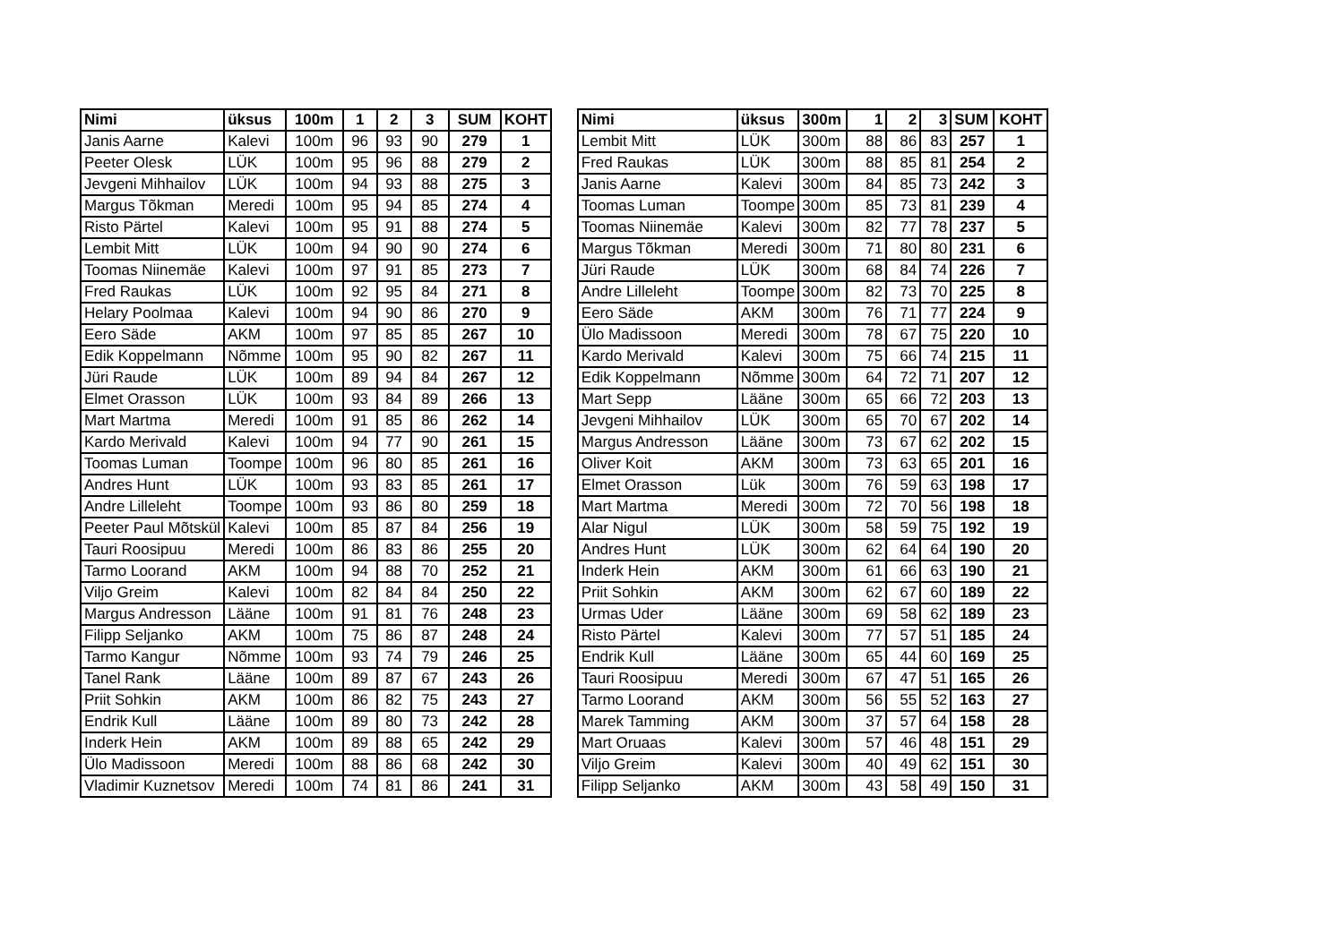| Nimi | üksus | 100m | 1 | 2 | 3 | SUM | KOHT |
| --- | --- | --- | --- | --- | --- | --- | --- |
| Janis Aarne | Kalevi | 100m | 96 | 93 | 90 | 279 | 1 |
| Peeter Olesk | LÜK | 100m | 95 | 96 | 88 | 279 | 2 |
| Jevgeni Mihhailov | LÜK | 100m | 94 | 93 | 88 | 275 | 3 |
| Margus Tõkman | Meredi | 100m | 95 | 94 | 85 | 274 | 4 |
| Risto Pärtel | Kalevi | 100m | 95 | 91 | 88 | 274 | 5 |
| Lembit Mitt | LÜK | 100m | 94 | 90 | 90 | 274 | 6 |
| Toomas Niinemäe | Kalevi | 100m | 97 | 91 | 85 | 273 | 7 |
| Fred Raukas | LÜK | 100m | 92 | 95 | 84 | 271 | 8 |
| Helary Poolmaa | Kalevi | 100m | 94 | 90 | 86 | 270 | 9 |
| Eero Säde | AKM | 100m | 97 | 85 | 85 | 267 | 10 |
| Edik Koppelmann | Nõmme | 100m | 95 | 90 | 82 | 267 | 11 |
| Jüri Raude | LÜK | 100m | 89 | 94 | 84 | 267 | 12 |
| Elmet Orasson | LÜK | 100m | 93 | 84 | 89 | 266 | 13 |
| Mart Martma | Meredi | 100m | 91 | 85 | 86 | 262 | 14 |
| Kardo Merivald | Kalevi | 100m | 94 | 77 | 90 | 261 | 15 |
| Toomas Luman | Toompe | 100m | 96 | 80 | 85 | 261 | 16 |
| Andres Hunt | LÜK | 100m | 93 | 83 | 85 | 261 | 17 |
| Andre Lilleleht | Toompe | 100m | 93 | 86 | 80 | 259 | 18 |
| Peeter Paul Mõtskül | Kalevi | 100m | 85 | 87 | 84 | 256 | 19 |
| Tauri Roosipuu | Meredi | 100m | 86 | 83 | 86 | 255 | 20 |
| Tarmo Loorand | AKM | 100m | 94 | 88 | 70 | 252 | 21 |
| Viljo Greim | Kalevi | 100m | 82 | 84 | 84 | 250 | 22 |
| Margus Andresson | Lääne | 100m | 91 | 81 | 76 | 248 | 23 |
| Filipp Seljanko | AKM | 100m | 75 | 86 | 87 | 248 | 24 |
| Tarmo Kangur | Nõmme | 100m | 93 | 74 | 79 | 246 | 25 |
| Tanel Rank | Lääne | 100m | 89 | 87 | 67 | 243 | 26 |
| Priit Sohkin | AKM | 100m | 86 | 82 | 75 | 243 | 27 |
| Endrik Kull | Lääne | 100m | 89 | 80 | 73 | 242 | 28 |
| Inderk Hein | AKM | 100m | 89 | 88 | 65 | 242 | 29 |
| Ülo Madissoon | Meredi | 100m | 88 | 86 | 68 | 242 | 30 |
| Vladimir Kuznetsov | Meredi | 100m | 74 | 81 | 86 | 241 | 31 |
| Nimi | üksus | 300m | 1 | 2 | 3 | SUM | KOHT |
| --- | --- | --- | --- | --- | --- | --- | --- |
| Lembit Mitt | LÜK | 300m | 88 | 86 | 83 | 257 | 1 |
| Fred Raukas | LÜK | 300m | 88 | 85 | 81 | 254 | 2 |
| Janis Aarne | Kalevi | 300m | 84 | 85 | 73 | 242 | 3 |
| Toomas Luman | Toompe | 300m | 85 | 73 | 81 | 239 | 4 |
| Toomas Niinemäe | Kalevi | 300m | 82 | 77 | 78 | 237 | 5 |
| Margus Tõkman | Meredi | 300m | 71 | 80 | 80 | 231 | 6 |
| Jüri Raude | LÜK | 300m | 68 | 84 | 74 | 226 | 7 |
| Andre Lilleleht | Toompe | 300m | 82 | 73 | 70 | 225 | 8 |
| Eero Säde | AKM | 300m | 76 | 71 | 77 | 224 | 9 |
| Ülo Madissoon | Meredi | 300m | 78 | 67 | 75 | 220 | 10 |
| Kardo Merivald | Kalevi | 300m | 75 | 66 | 74 | 215 | 11 |
| Edik Koppelmann | Nõmme | 300m | 64 | 72 | 71 | 207 | 12 |
| Mart Sepp | Lääne | 300m | 65 | 66 | 72 | 203 | 13 |
| Jevgeni Mihhailov | LÜK | 300m | 65 | 70 | 67 | 202 | 14 |
| Margus Andresson | Lääne | 300m | 73 | 67 | 62 | 202 | 15 |
| Oliver Koit | AKM | 300m | 73 | 63 | 65 | 201 | 16 |
| Elmet Orasson | Lük | 300m | 76 | 59 | 63 | 198 | 17 |
| Mart Martma | Meredi | 300m | 72 | 70 | 56 | 198 | 18 |
| Alar Nigul | LÜK | 300m | 58 | 59 | 75 | 192 | 19 |
| Andres Hunt | LÜK | 300m | 62 | 64 | 64 | 190 | 20 |
| Inderk Hein | AKM | 300m | 61 | 66 | 63 | 190 | 21 |
| Priit Sohkin | AKM | 300m | 62 | 67 | 60 | 189 | 22 |
| Urmas Uder | Lääne | 300m | 69 | 58 | 62 | 189 | 23 |
| Risto Pärtel | Kalevi | 300m | 77 | 57 | 51 | 185 | 24 |
| Endrik Kull | Lääne | 300m | 65 | 44 | 60 | 169 | 25 |
| Tauri Roosipuu | Meredi | 300m | 67 | 47 | 51 | 165 | 26 |
| Tarmo Loorand | AKM | 300m | 56 | 55 | 52 | 163 | 27 |
| Marek Tamming | AKM | 300m | 37 | 57 | 64 | 158 | 28 |
| Mart Oruaas | Kalevi | 300m | 57 | 46 | 48 | 151 | 29 |
| Viljo Greim | Kalevi | 300m | 40 | 49 | 62 | 151 | 30 |
| Filipp Seljanko | AKM | 300m | 43 | 58 | 49 | 150 | 31 |